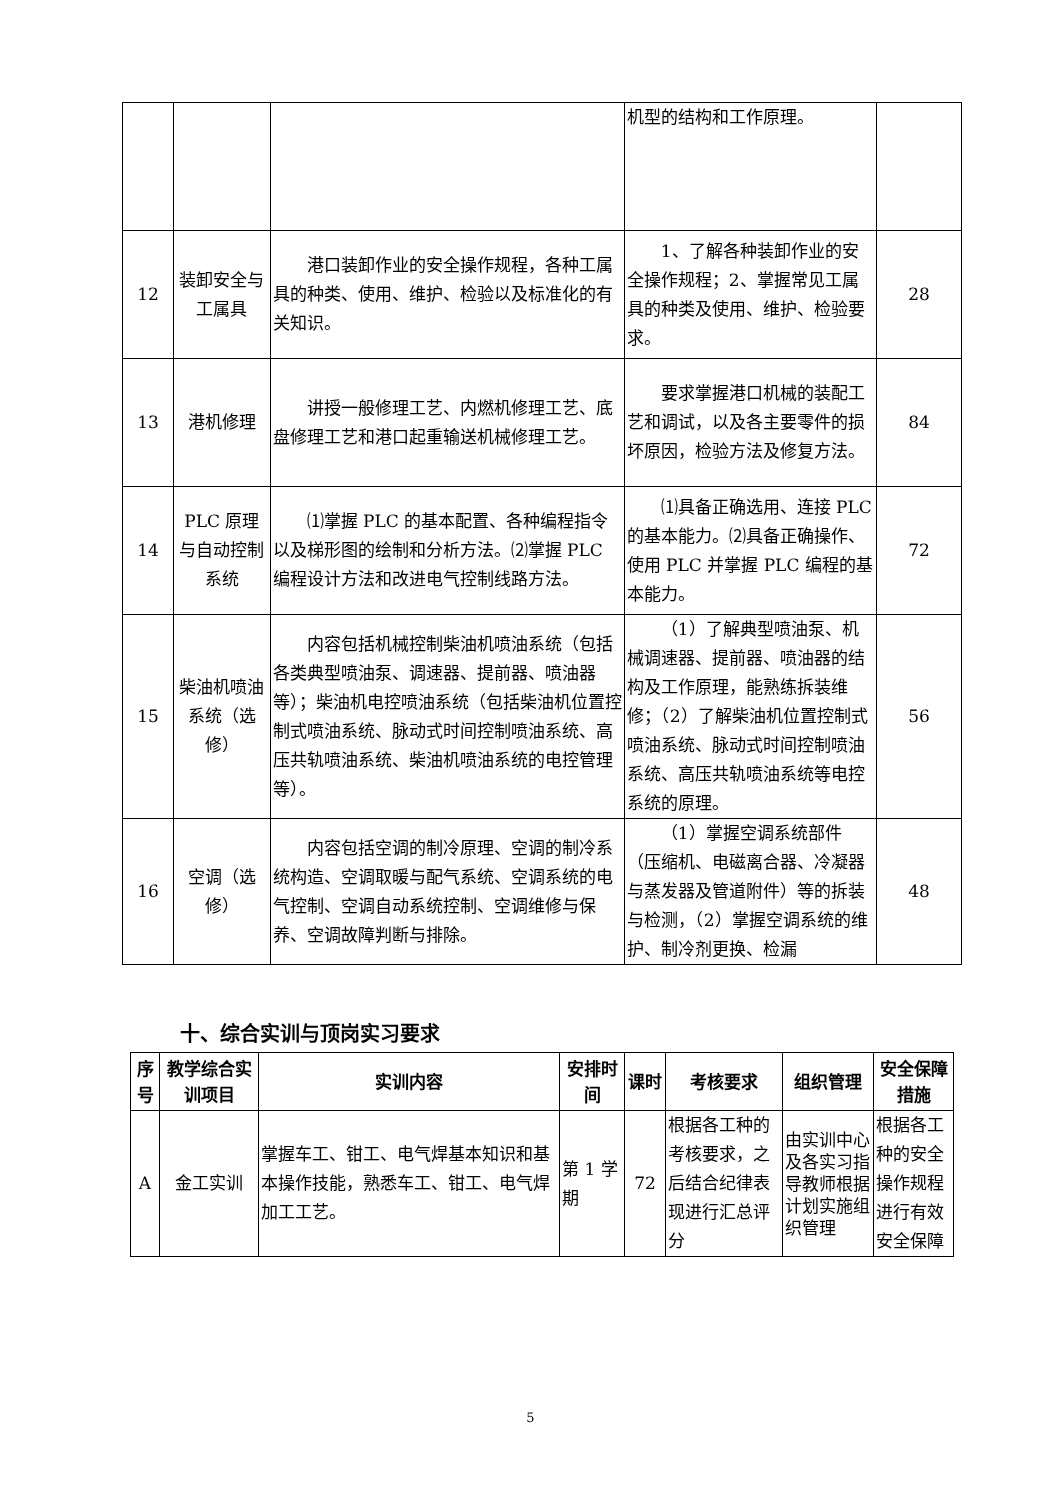| | | | 机型的结构和工作原理。 | |
| 12 | 装卸安全与工属具 | 港口装卸作业的安全操作规程，各种工属具的种类、使用、维护、检验以及标准化的有关知识。 | 1、了解各种装卸作业的安全操作规程；2、掌握常见工属具的种类及使用、维护、检验要求。 | 28 |
| 13 | 港机修理 | 讲授一般修理工艺、内燃机修理工艺、底盘修理工艺和港口起重输送机械修理工艺。 | 要求掌握港口机械的装配工艺和调试，以及各主要零件的损坏原因，检验方法及修复方法。 | 84 |
| 14 | PLC 原理与自动控制系统 | ⑴掌握 PLC 的基本配置、各种编程指令以及梯形图的绘制和分析方法。⑵掌握 PLC 编程设计方法和改进电气控制线路方法。 | ⑴具备正确选用、连接 PLC 的基本能力。⑵具备正确操作、使用 PLC 并掌握 PLC 编程的基本能力。 | 72 |
| 15 | 柴油机喷油系统（选修） | 内容包括机械控制柴油机喷油系统（包括各类典型喷油泵、调速器、提前器、喷油器等）；柴油机电控喷油系统（包括柴油机位置控制式喷油系统、脉动式时间控制喷油系统、高压共轨喷油系统、柴油机喷油系统的电控管理等）。 | （1）了解典型喷油泵、机械调速器、提前器、喷油器的结构及工作原理，能熟练拆装维修；（2）了解柴油机位置控制式喷油系统、脉动式时间控制喷油系统、高压共轨喷油系统等电控系统的原理。 | 56 |
| 16 | 空调（选修） | 内容包括空调的制冷原理、空调的制冷系统构造、空调取暖与配气系统、空调系统的电气控制、空调自动系统控制、空调维修与保养、空调故障判断与排除。 | （1）掌握空调系统部件（压缩机、电磁离合器、冷凝器与蒸发器及管道附件）等的拆装与检测，（2）掌握空调系统的维护、制冷剂更换、检漏 | 48 |
十、综合实训与顶岗实习要求
| 序号 | 教学综合实训项目 | 实训内容 | 安排时间 | 课时 | 考核要求 | 组织管理 | 安全保障措施 |
| --- | --- | --- | --- | --- | --- | --- | --- |
| A | 金工实训 | 掌握车工、钳工、电气焊基本知识和基本操作技能，熟悉车工、钳工、电气焊加工工艺。 | 第 1 学期 | 72 | 根据各工种的考核要求，之后结合纪律表现进行汇总评分 | 由实训中心及各实习指导教师根据计划实施组织管理 | 根据各工种的安全操作规程进行有效安全保障 |
5